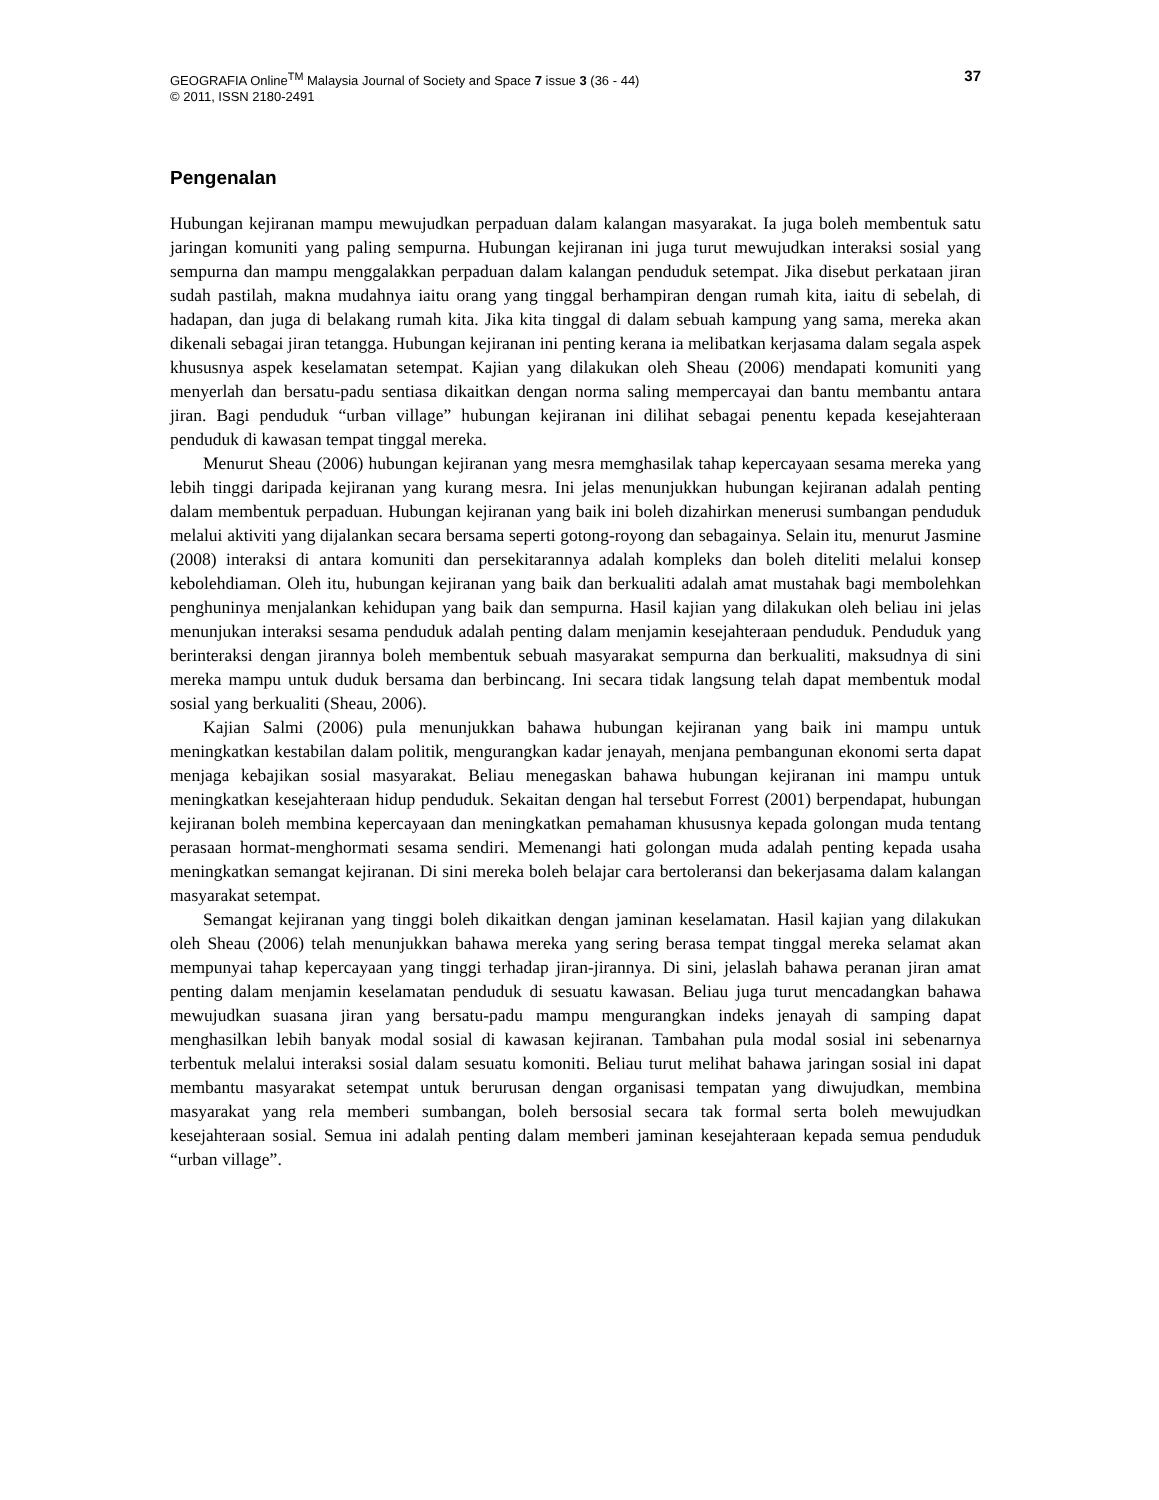GEOGRAFIA Online<sup>TM</sup> Malaysia Journal of Society and Space 7 issue 3 (36 - 44)
© 2011, ISSN 2180-2491
37
Pengenalan
Hubungan kejiranan mampu mewujudkan perpaduan dalam kalangan masyarakat. Ia juga boleh membentuk satu jaringan komuniti yang paling sempurna. Hubungan kejiranan ini juga turut mewujudkan interaksi sosial yang sempurna dan mampu menggalakkan perpaduan dalam kalangan penduduk setempat. Jika disebut perkataan jiran sudah pastilah, makna mudahnya iaitu orang yang tinggal berhampiran dengan rumah kita, iaitu di sebelah, di hadapan, dan juga di belakang rumah kita. Jika kita tinggal di dalam sebuah kampung yang sama, mereka akan dikenali sebagai jiran tetangga. Hubungan kejiranan ini penting kerana ia melibatkan kerjasama dalam segala aspek khususnya aspek keselamatan setempat. Kajian yang dilakukan oleh Sheau (2006) mendapati komuniti yang menyerlah dan bersatu-padu sentiasa dikaitkan dengan norma saling mempercayai dan bantu membantu antara jiran. Bagi penduduk “urban village” hubungan kejiranan ini dilihat sebagai penentu kepada kesejahteraan penduduk di kawasan tempat tinggal mereka.
Menurut Sheau (2006) hubungan kejiranan yang mesra memghasilak tahap kepercayaan sesama mereka yang lebih tinggi daripada kejiranan yang kurang mesra. Ini jelas menunjukkan hubungan kejiranan adalah penting dalam membentuk perpaduan. Hubungan kejiranan yang baik ini boleh dizahirkan menerusi sumbangan penduduk melalui aktiviti yang dijalankan secara bersama seperti gotong-royong dan sebagainya. Selain itu, menurut Jasmine (2008) interaksi di antara komuniti dan persekitarannya adalah kompleks dan boleh diteliti melalui konsep kebolehdiaman. Oleh itu, hubungan kejiranan yang baik dan berkualiti adalah amat mustahak bagi membolehkan penghuninya menjalankan kehidupan yang baik dan sempurna. Hasil kajian yang dilakukan oleh beliau ini jelas menunjukan interaksi sesama penduduk adalah penting dalam menjamin kesejahteraan penduduk. Penduduk yang berinteraksi dengan jirannya boleh membentuk sebuah masyarakat sempurna dan berkualiti, maksudnya di sini mereka mampu untuk duduk bersama dan berbincang. Ini secara tidak langsung telah dapat membentuk modal sosial yang berkualiti (Sheau, 2006).
Kajian Salmi (2006) pula menunjukkan bahawa hubungan kejiranan yang baik ini mampu untuk meningkatkan kestabilan dalam politik, mengurangkan kadar jenayah, menjana pembangunan ekonomi serta dapat menjaga kebajikan sosial masyarakat. Beliau menegaskan bahawa hubungan kejiranan ini mampu untuk meningkatkan kesejahteraan hidup penduduk. Sekaitan dengan hal tersebut Forrest (2001) berpendapat, hubungan kejiranan boleh membina kepercayaan dan meningkatkan pemahaman khususnya kepada golongan muda tentang perasaan hormat-menghormati sesama sendiri. Memenangi hati golongan muda adalah penting kepada usaha meningkatkan semangat kejiranan. Di sini mereka boleh belajar cara bertoleransi dan bekerjasama dalam kalangan masyarakat setempat.
Semangat kejiranan yang tinggi boleh dikaitkan dengan jaminan keselamatan. Hasil kajian yang dilakukan oleh Sheau (2006) telah menunjukkan bahawa mereka yang sering berasa tempat tinggal mereka selamat akan mempunyai tahap kepercayaan yang tinggi terhadap jiran-jirannya. Di sini, jelaslah bahawa peranan jiran amat penting dalam menjamin keselamatan penduduk di sesuatu kawasan. Beliau juga turut mencadangkan bahawa mewujudkan suasana jiran yang bersatu-padu mampu mengurangkan indeks jenayah di samping dapat menghasilkan lebih banyak modal sosial di kawasan kejiranan. Tambahan pula modal sosial ini sebenarnya terbentuk melalui interaksi sosial dalam sesuatu komoniti. Beliau turut melihat bahawa jaringan sosial ini dapat membantu masyarakat setempat untuk berurusan dengan organisasi tempatan yang diwujudkan, membina masyarakat yang rela memberi sumbangan, boleh bersosial secara tak formal serta boleh mewujudkan kesejahteraan sosial. Semua ini adalah penting dalam memberi jaminan kesejahteraan kepada semua penduduk “urban village”.